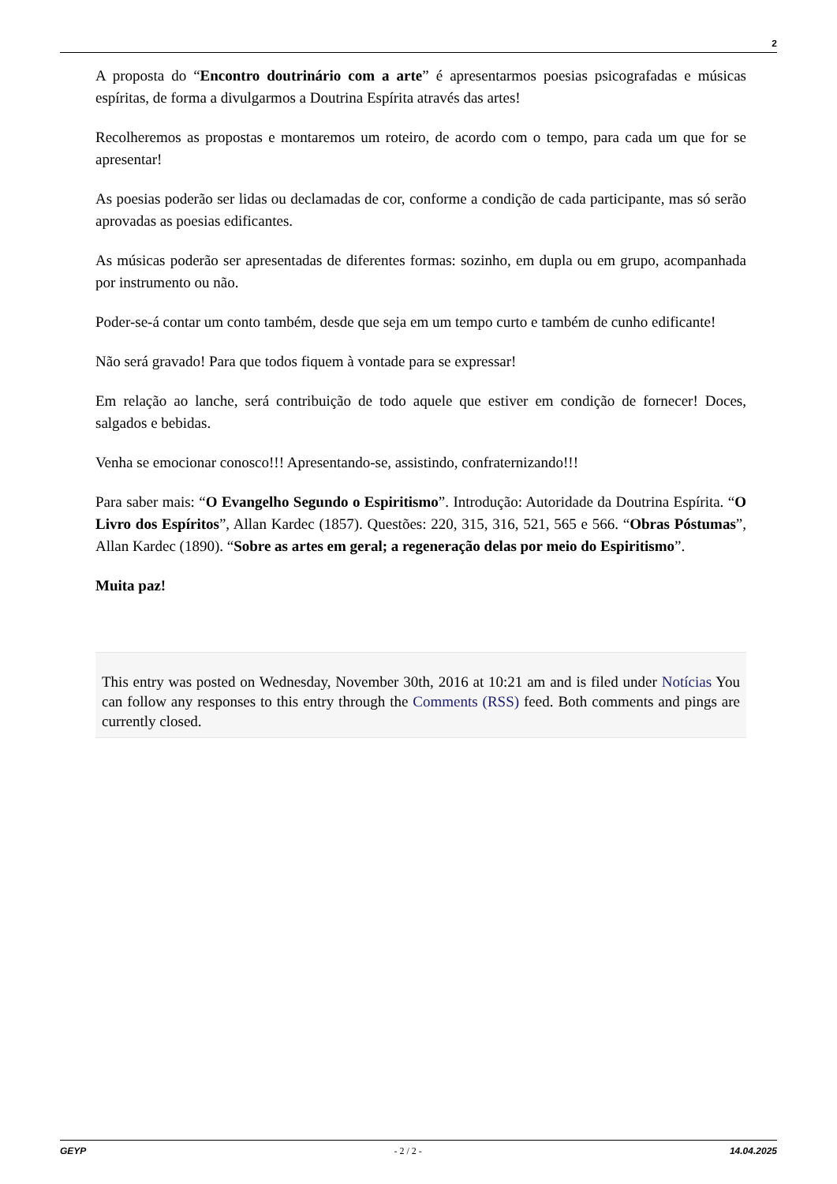2
A proposta do “Encontro doutrinário com a arte” é apresentarmos poesias psicografadas e músicas espíritas, de forma a divulgarmos a Doutrina Espírita através das artes!
Recolheremos as propostas e montaremos um roteiro, de acordo com o tempo, para cada um que for se apresentar!
As poesias poderão ser lidas ou declamadas de cor, conforme a condição de cada participante, mas só serão aprovadas as poesias edificantes.
As músicas poderão ser apresentadas de diferentes formas: sozinho, em dupla ou em grupo, acompanhada por instrumento ou não.
Poder-se-á contar um conto também, desde que seja em um tempo curto e também de cunho edificante!
Não será gravado! Para que todos fiquem à vontade para se expressar!
Em relação ao lanche, será contribuição de todo aquele que estiver em condição de fornecer! Doces, salgados e bebidas.
Venha se emocionar conosco!!! Apresentando-se, assistindo, confraternizando!!!
Para saber mais: “O Evangelho Segundo o Espiritismo”. Introdução: Autoridade da Doutrina Espírita. “O Livro dos Espíritos”, Allan Kardec (1857). Questões: 220, 315, 316, 521, 565 e 566. “Obras Póstumas”, Allan Kardec (1890). “Sobre as artes em geral; a regeneração delas por meio do Espiritismo”.
Muita paz!
This entry was posted on Wednesday, November 30th, 2016 at 10:21 am and is filed under Notícias You can follow any responses to this entry through the Comments (RSS) feed. Both comments and pings are currently closed.
GEYP - 2 / 2 - 14.04.2025